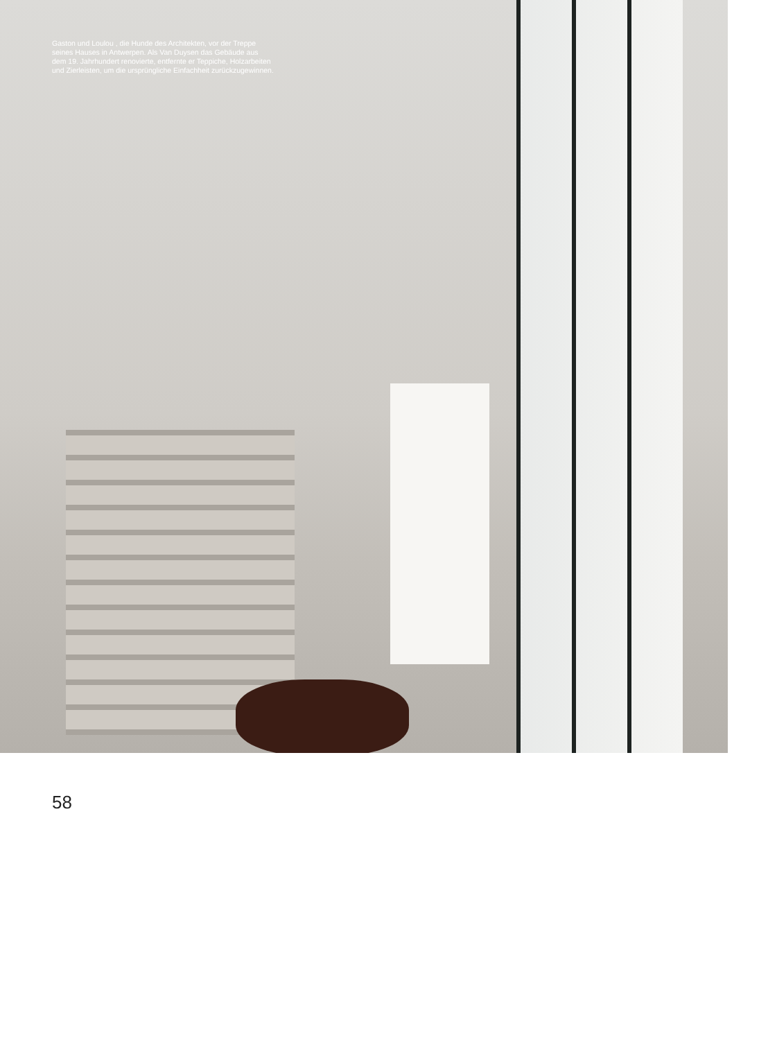Gaston und Loulou , die Hunde des Architekten, vor der Treppe seines Hauses in Antwerpen. Als Van Duysen das Gebäude aus dem 19. Jahrhundert renovierte, ent­fernte er Teppiche, Holzarbeiten und Zierleisten, um die ursprüngliche Einfachheit zurückzugewinnen.
58